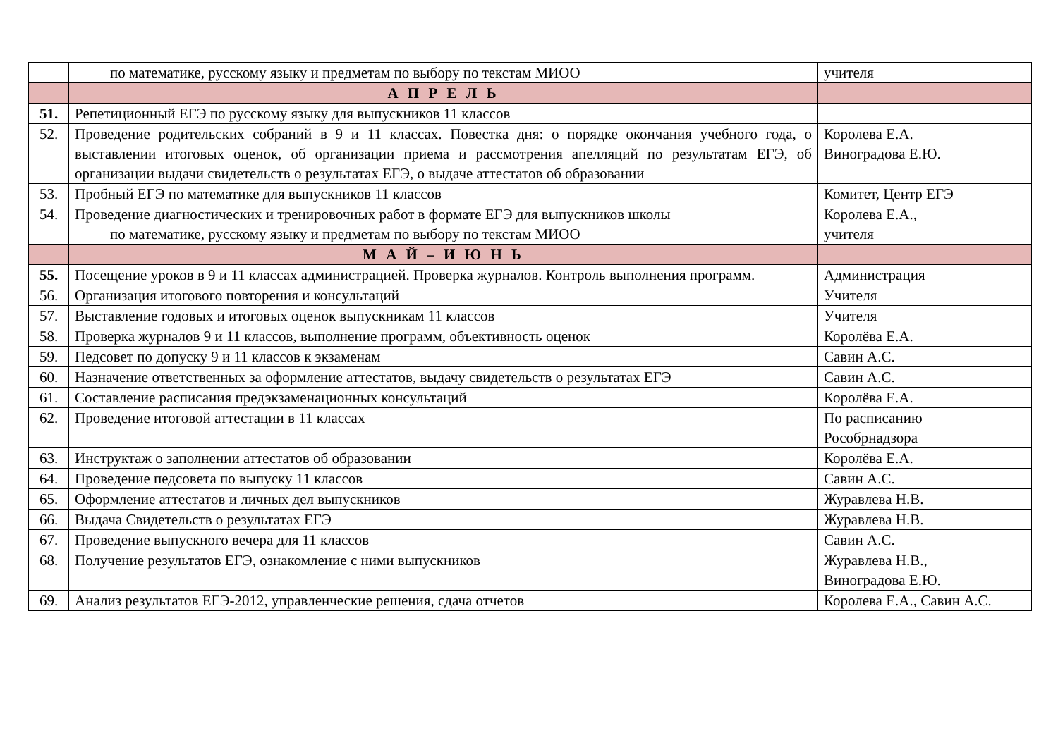| | по математике, русскому языку и предметам по выбору по текстам МИОО | учителя |
| | А П Р Е Л Ь | |
| 51. | Репетиционный ЕГЭ по русскому языку для выпускников 11 классов | |
| 52. | Проведение родительских собраний в 9 и 11 классах. Повестка дня: о порядке окончания учебного года, о выставлении итоговых оценок, об организации приема и рассмотрения апелляций по результатам ЕГЭ, об организации выдачи свидетельств о результатах ЕГЭ, о выдаче аттестатов об образовании | Королева Е.А. Виноградова Е.Ю. |
| 53. | Пробный ЕГЭ по математике для выпускников 11 классов | Комитет, Центр ЕГЭ |
| 54. | Проведение диагностических и тренировочных работ в формате ЕГЭ для выпускников школы по математике, русскому языку и предметам по выбору по текстам МИОО | Королева Е.А., учителя |
| | М А Й – И Ю Н Ь | |
| 55. | Посещение уроков в 9 и 11 классах администрацией. Проверка журналов. Контроль выполнения программ. | Администрация |
| 56. | Организация итогового повторения и консультаций | Учителя |
| 57. | Выставление годовых и итоговых оценок выпускникам 11 классов | Учителя |
| 58. | Проверка журналов 9 и 11 классов, выполнение программ, объективность оценок | Королёва Е.А. |
| 59. | Педсовет по допуску 9 и 11 классов к экзаменам | Савин А.С. |
| 60. | Назначение ответственных за оформление аттестатов, выдачу свидетельств о результатах ЕГЭ | Савин А.С. |
| 61. | Составление расписания предэкзаменационных консультаций | Королёва Е.А. |
| 62. | Проведение итоговой аттестации в 11 классах | По расписанию Рособрнадзора |
| 63. | Инструктаж о заполнении аттестатов об образовании | Королёва Е.А. |
| 64. | Проведение педсовета по выпуску 11 классов | Савин А.С. |
| 65. | Оформление аттестатов и личных дел выпускников | Журавлева Н.В. |
| 66. | Выдача Свидетельств о результатах ЕГЭ | Журавлева Н.В. |
| 67. | Проведение выпускного вечера для 11 классов | Савин А.С. |
| 68. | Получение результатов ЕГЭ, ознакомление с ними выпускников | Журавлева Н.В., Виноградова Е.Ю. |
| 69. | Анализ результатов ЕГЭ-2012, управленческие решения, сдача отчетов | Королева Е.А., Савин А.С. |